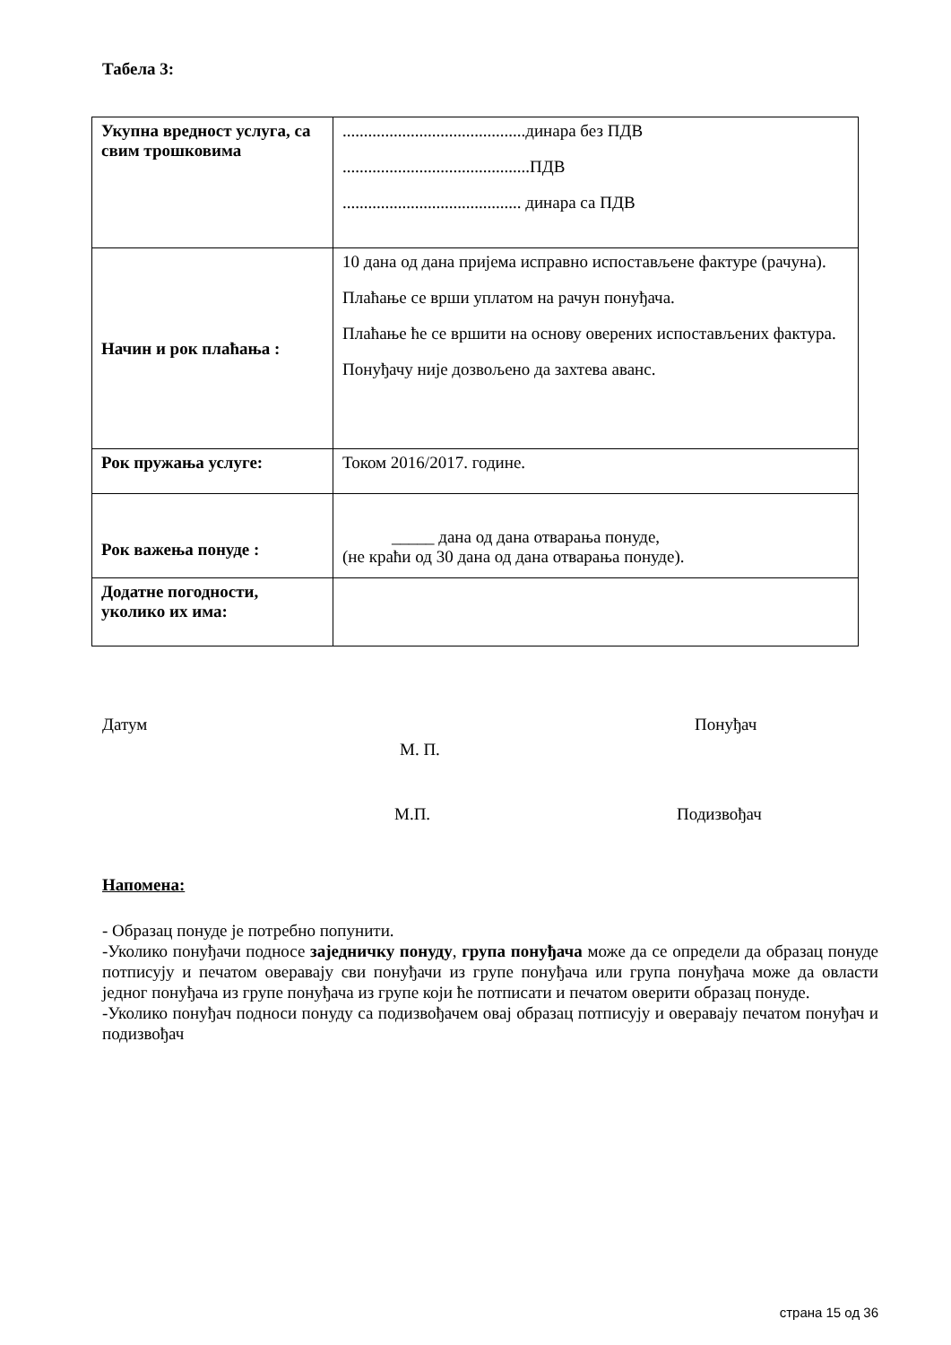Табела 3:
| Укупна вредност услуга, са свим трошковима | ...........................................динара без ПДВ ............................................ПДВ .......................................... динара са ПДВ |
| Начин и рок плаћања : | 10 дана од дана пријема исправно испостављене фактуре (рачуна). Плаћање се врши уплатом на рачун понуђача. Плаћање ће се вршити на основу оверених испостављених фактура. Понуђачу није дозвољено да захтева аванс. |
| Рок пружања услуге: | Током 2016/2017. године. |
| Рок важења понуде : | _____ дана од дана отварања понуде, (не краћи од 30 дана од дана отварања понуде). |
| Додатне погодности, уколико их има: | |
Датум Понуђач
М. П.
М.П. Подизвођач
Напомена:
- Образац понуде је потребно попунити.
-Уколико понуђачи подносе заједничку понуду, група понуђача може да се определи да образац понуде потписују и печатом оверавају сви понуђачи из групе понуђача или група понуђача може да овласти једног понуђача из групе понуђача из групе који ће потписати и печатом оверити образац понуде.
-Уколико понуђач подноси понуду са подизвођачем овај образац потписују и оверавају печатом понуђач и подизвођач
страна 15 од 36